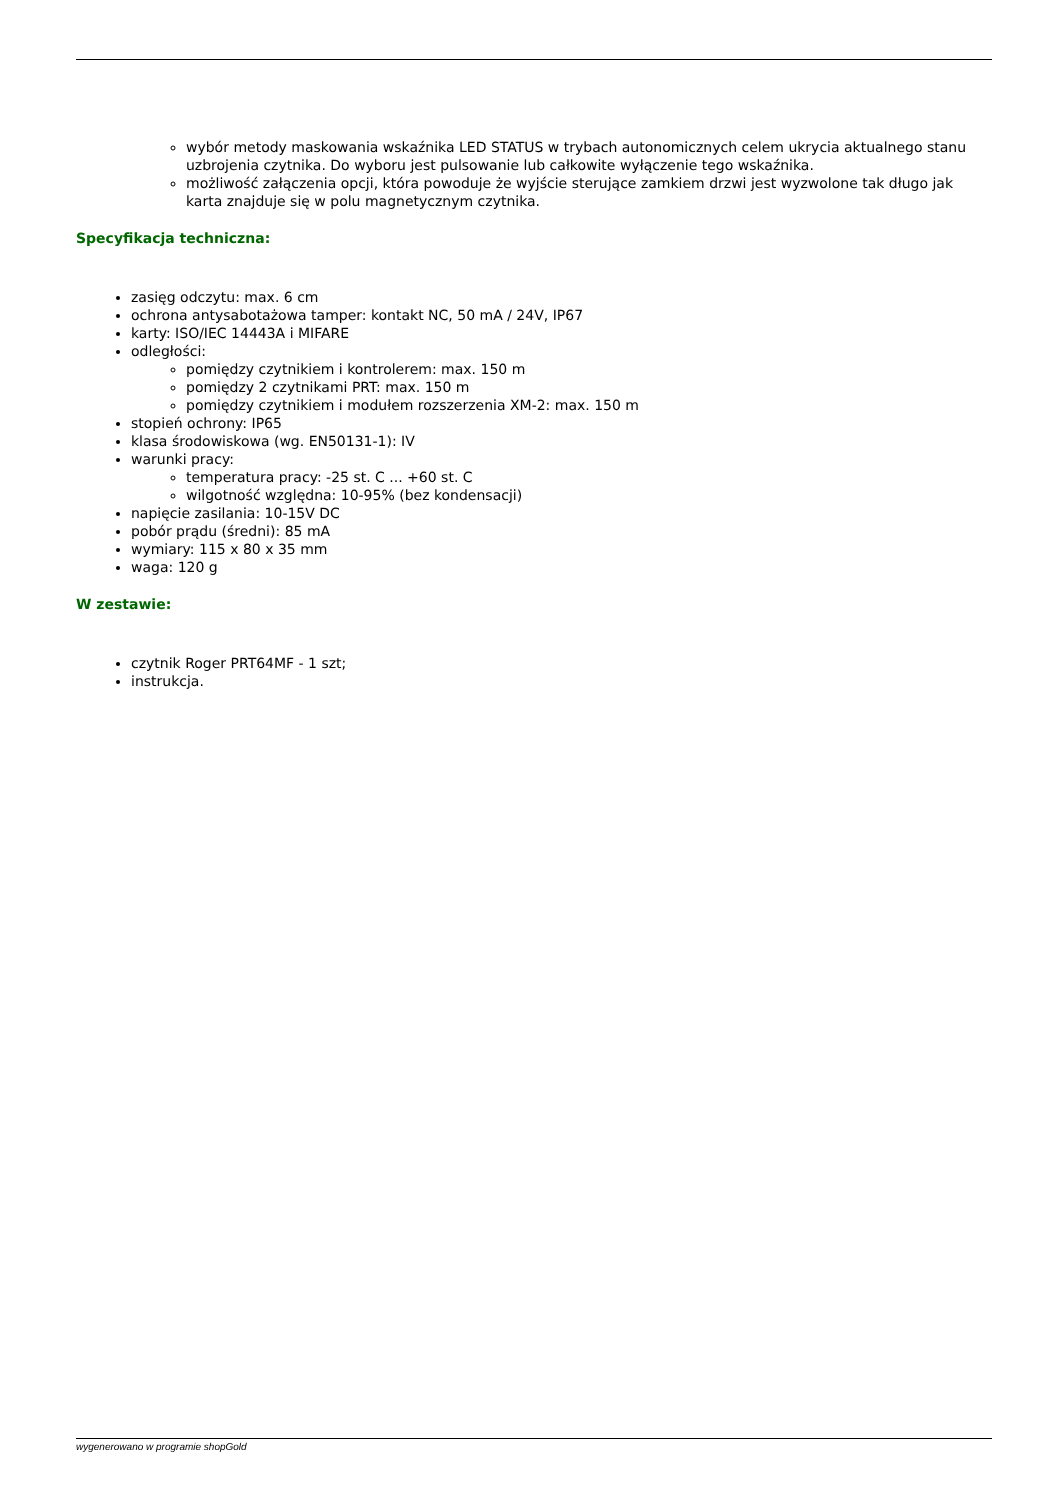wybór metody maskowania wskaźnika LED STATUS w trybach autonomicznych celem ukrycia aktualnego stanu uzbrojenia czytnika. Do wyboru jest pulsowanie lub całkowite wyłączenie tego wskaźnika.
możliwość załączenia opcji, która powoduje że wyjście sterujące zamkiem drzwi jest wyzwolone tak długo jak karta znajduje się w polu magnetycznym czytnika.
Specyfikacja techniczna:
zasięg odczytu: max. 6 cm
ochrona antysabotażowa tamper: kontakt NC, 50 mA / 24V, IP67
karty: ISO/IEC 14443A i MIFARE
odległości:
pomiędzy czytnikiem i kontrolerem: max. 150 m
pomiędzy 2 czytnikami PRT: max. 150 m
pomiędzy czytnikiem i modułem rozszerzenia XM-2: max. 150 m
stopień ochrony: IP65
klasa środowiskowa (wg. EN50131-1): IV
warunki pracy:
temperatura pracy: -25 st. C ... +60 st. C
wilgotność względna: 10-95% (bez kondensacji)
napięcie zasilania: 10-15V DC
pobór prądu (średni): 85 mA
wymiary: 115 x 80 x 35 mm
waga: 120 g
W zestawie:
czytnik Roger PRT64MF - 1 szt;
instrukcja.
wygenerowano w programie shopGold